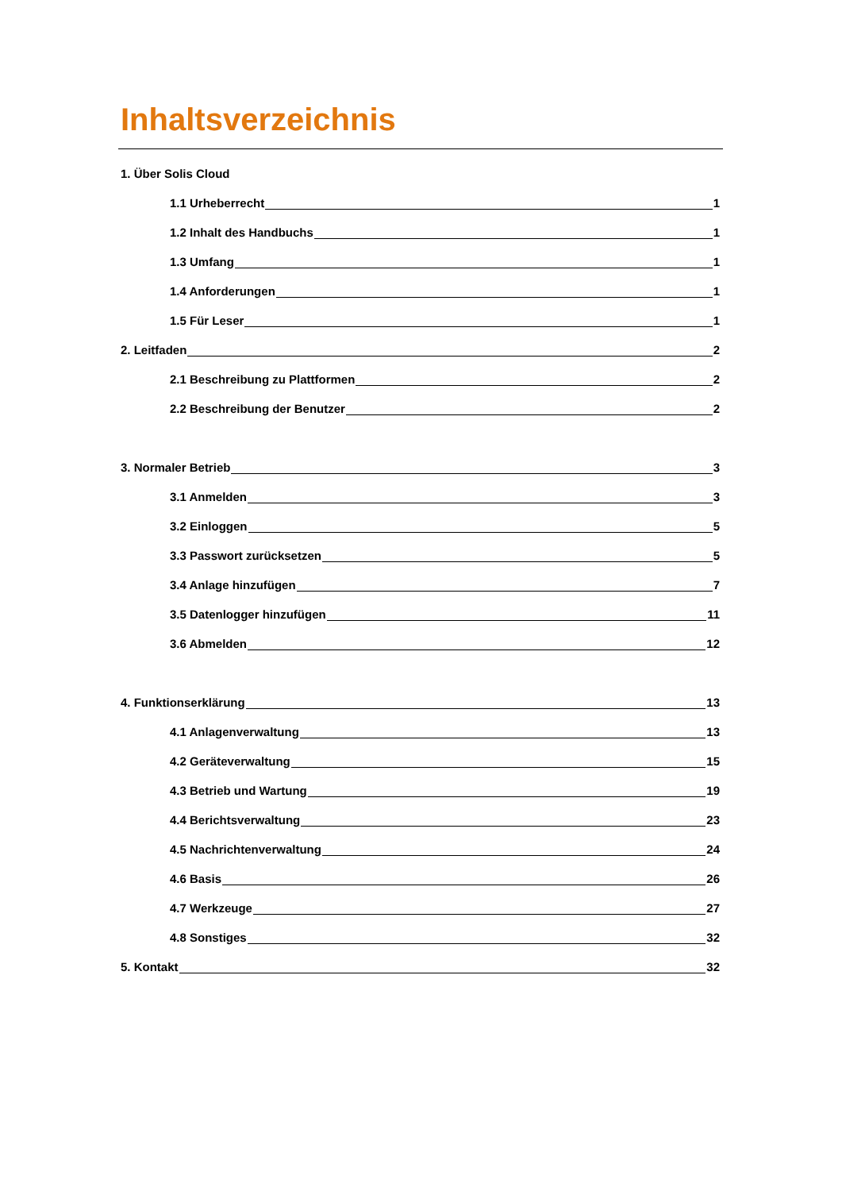Inhaltsverzeichnis
1. Über Solis Cloud
1.1 Urheberrecht 1
1.2 Inhalt des Handbuchs 1
1.3 Umfang 1
1.4 Anforderungen 1
1.5 Für Leser 1
2. Leitfaden 2
2.1 Beschreibung zu Plattformen 2
2.2 Beschreibung der Benutzer 2
3. Normaler Betrieb 3
3.1 Anmelden 3
3.2 Einloggen 5
3.3 Passwort zurücksetzen 5
3.4 Anlage hinzufügen 7
3.5 Datenlogger hinzufügen 11
3.6 Abmelden 12
4. Funktionserklärung 13
4.1 Anlagenverwaltung 13
4.2 Geräteverwaltung 15
4.3 Betrieb und Wartung 19
4.4 Berichtsverwaltung 23
4.5 Nachrichtenverwaltung 24
4.6 Basis 26
4.7 Werkzeuge 27
4.8 Sonstiges 32
5. Kontakt 32